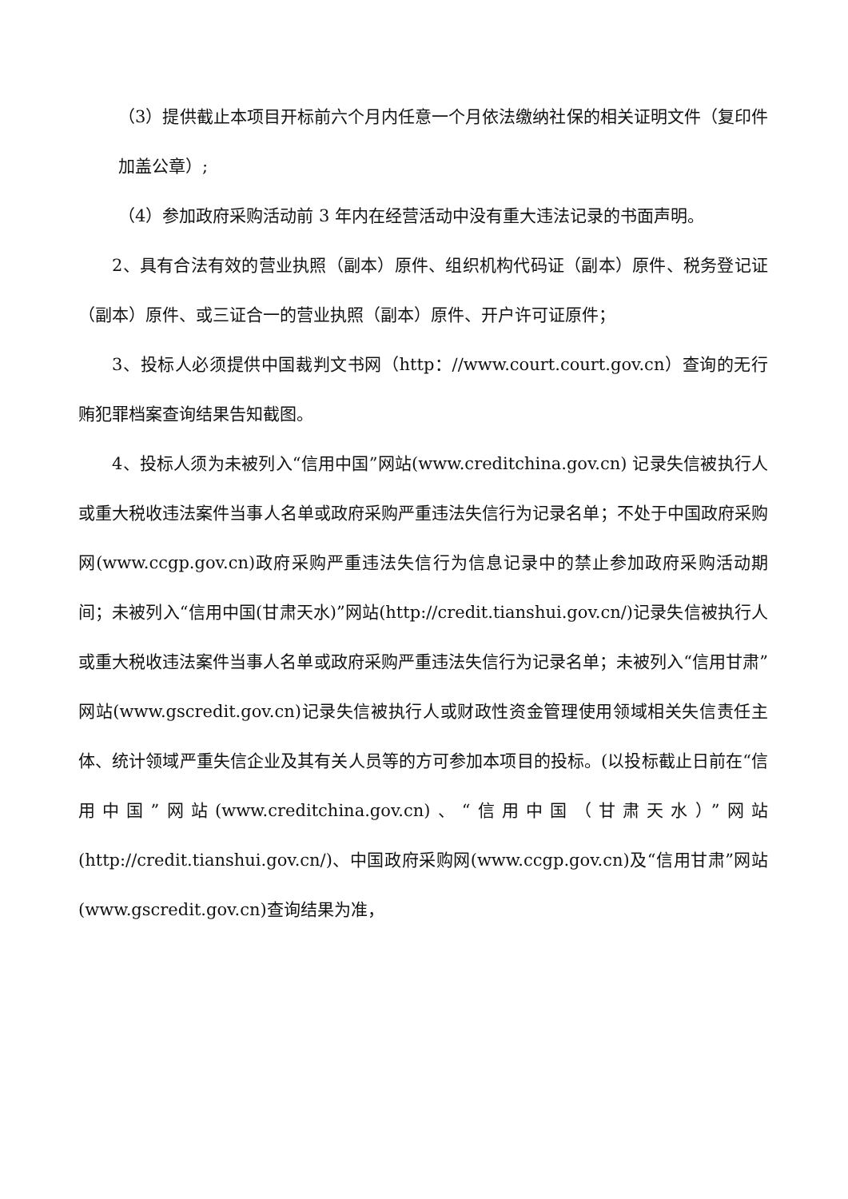（3）提供截止本项目开标前六个月内任意一个月依法缴纳社保的相关证明文件（复印件加盖公章）;
（4）参加政府采购活动前 3 年内在经营活动中没有重大违法记录的书面声明。
2、具有合法有效的营业执照（副本）原件、组织机构代码证（副本）原件、税务登记证（副本）原件、或三证合一的营业执照（副本）原件、开户许可证原件；
3、投标人必须提供中国裁判文书网（http：//www.court.court.gov.cn）查询的无行贿犯罪档案查询结果告知截图。
4、投标人须为未被列入“信用中国”网站(www.creditchina.gov.cn) 记录失信被执行人或重大税收违法案件当事人名单或政府采购严重违法失信行为记录名单；不处于中国政府采购网(www.ccgp.gov.cn)政府采购严重违法失信行为信息记录中的禁止参加政府采购活动期间；未被列入“信用中国(甘肃天水)”网站(http://credit.tianshui.gov.cn/)记录失信被执行人或重大税收违法案件当事人名单或政府采购严重违法失信行为记录名单；未被列入“信用甘肃”网站(www.gscredit.gov.cn)记录失信被执行人或财政性资金管理使用领域相关失信责任主体、统计领域严重失信企业及其有关人员等的方可参加本项目的投标。(以投标截止日前在“信用中国”网站(www.creditchina.gov.cn)、“信用中国（甘肃天水）”网站(http://credit.tianshui.gov.cn/)、中国政府采购网(www.ccgp.gov.cn)及“信用甘肃”网站(www.gscredit.gov.cn)查询结果为准，